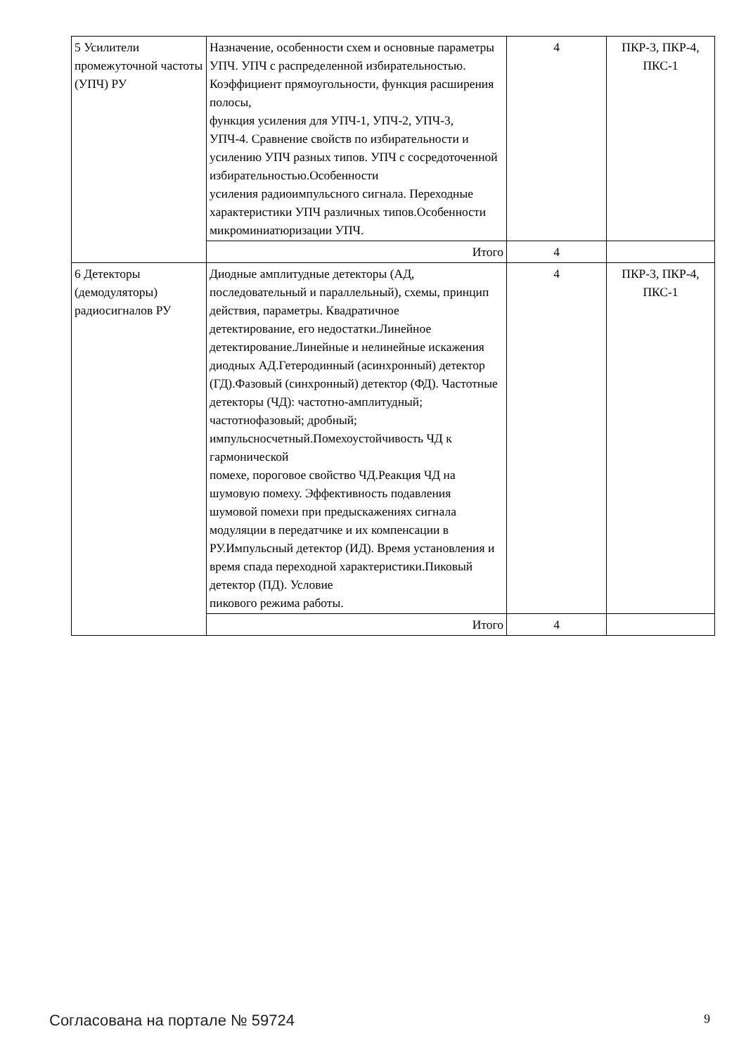| 5 Усилители промежуточной частоты (УПЧ) РУ | Назначение, особенности схем и основные параметры УПЧ. УПЧ с распределенной избирательностью. Коэффициент прямоугольности, функция расширения полосы, функция усиления для УПЧ-1, УПЧ-2, УПЧ-3, УПЧ-4. Сравнение свойств по избирательности и усилению УПЧ разных типов. УПЧ с сосредоточенной избирательностью.Особенности усиления радиоимпульсного сигнала. Переходные характеристики УПЧ различных типов.Особенности микроминиатюризации УПЧ. | 4 | ПКР-3, ПКР-4, ПКС-1 |
| | Итого | 4 | |
| 6 Детекторы (демодуляторы) радиосигналов РУ | Диодные амплитудные детекторы (АД, последовательный и параллельный), схемы, принцип действия, параметры. Квадратичное детектирование, его недостатки.Линейное детектирование.Линейные и нелинейные искажения диодных АД.Гетеродинный (асинхронный) детектор (ГД).Фазовый (синхронный) детектор (ФД). Частотные детекторы (ЧД): частотно-амплитудный; частотнофазовый; дробный; импульсносчетный.Помехоустойчивость ЧД к гармонической помехе, пороговое свойство ЧД.Реакция ЧД на шумовую помеху. Эффективность подавления шумовой помехи при предыскажениях сигнала модуляции в передатчике и их компенсации в РУ.Импульсный детектор (ИД). Время установления и время спада переходной характеристики.Пиковый детектор (ПД). Условие пикового режима работы. | 4 | ПКР-3, ПКР-4, ПКС-1 |
| | Итого | 4 | |
Согласована на портале № 59724 9